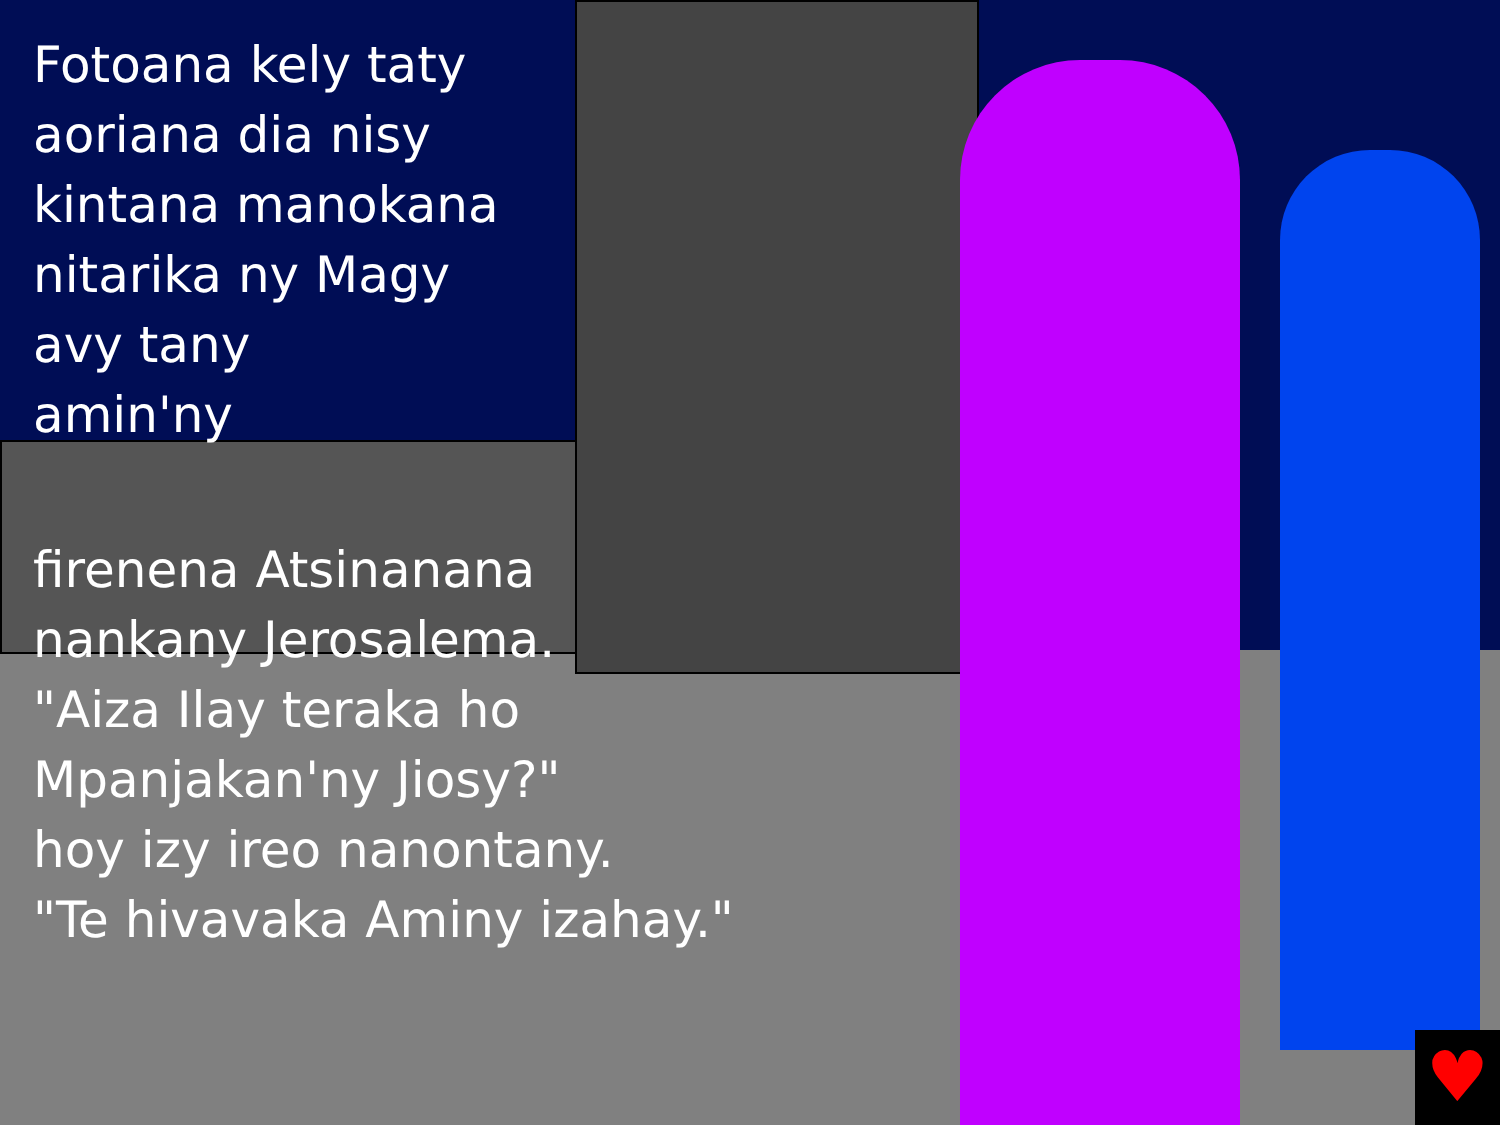Fotoana kely taty
aoriana dia nisy
kintana manokana
nitarika ny Magy
avy tany
amin'ny
firenena Atsinanana
nankany Jerosalema.
"Aiza Ilay teraka ho
Mpanjakan'ny Jiosy?"
hoy izy ireo nanontany.
"Te hivavaka Aminy izahay."
♥